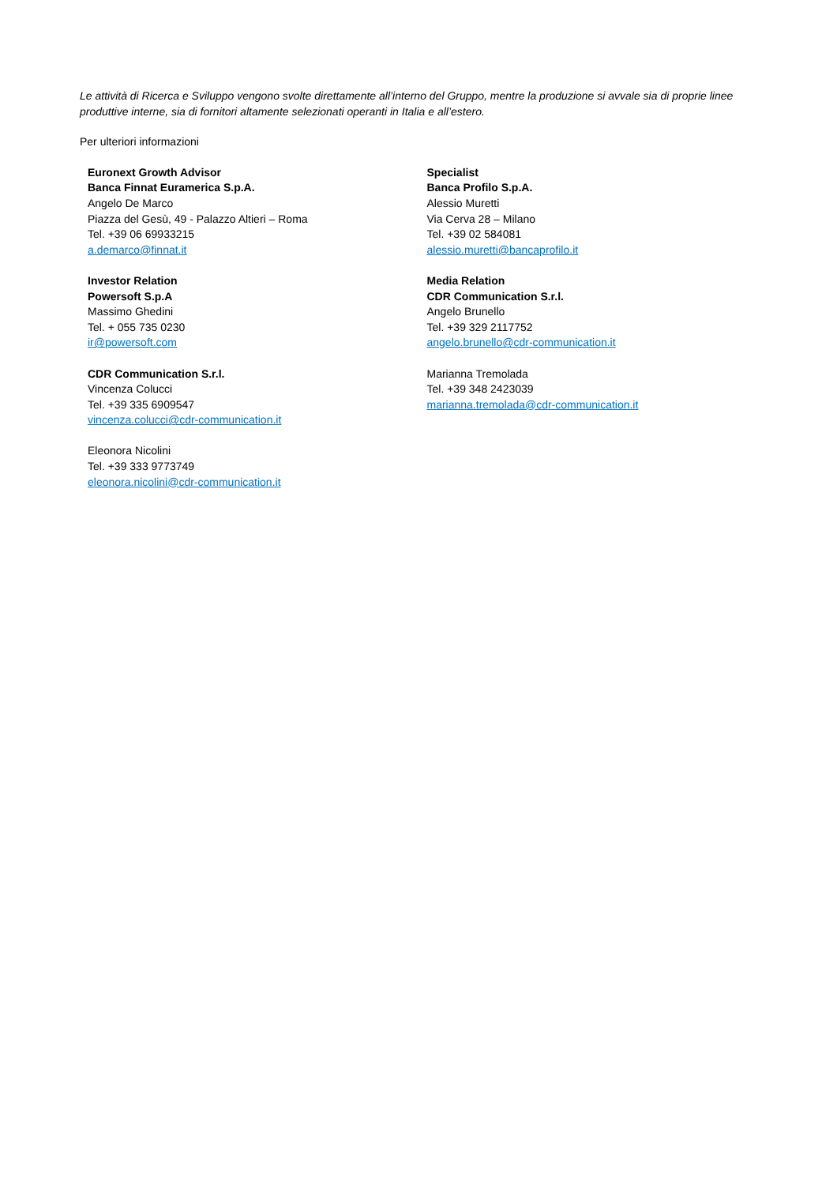Le attività di Ricerca e Sviluppo vengono svolte direttamente all’interno del Gruppo, mentre la produzione si avvale sia di proprie linee produttive interne, sia di fornitori altamente selezionati operanti in Italia e all’estero.
Per ulteriori informazioni
Euronext Growth Advisor
Banca Finnat Euramerica S.p.A.
Angelo De Marco
Piazza del Gesù, 49 - Palazzo Altieri – Roma
Tel. +39 06 69933215
a.demarco@finnat.it
Investor Relation
Powersoft S.p.A
Massimo Ghedini
Tel. + 055 735 0230
ir@powersoft.com
CDR Communication S.r.l.
Vincenza Colucci
Tel. +39 335 6909547
vincenza.colucci@cdr-communication.it
Eleonora Nicolini
Tel. +39 333 9773749
eleonora.nicolini@cdr-communication.it
Specialist
Banca Profilo S.p.A.
Alessio Muretti
Via Cerva 28 – Milano
Tel. +39 02 584081
alessio.muretti@bancaprofilo.it
Media Relation
CDR Communication S.r.l.
Angelo Brunello
Tel. +39 329 2117752
angelo.brunello@cdr-communication.it
Marianna Tremolada
Tel. +39 348 2423039
marianna.tremolada@cdr-communication.it